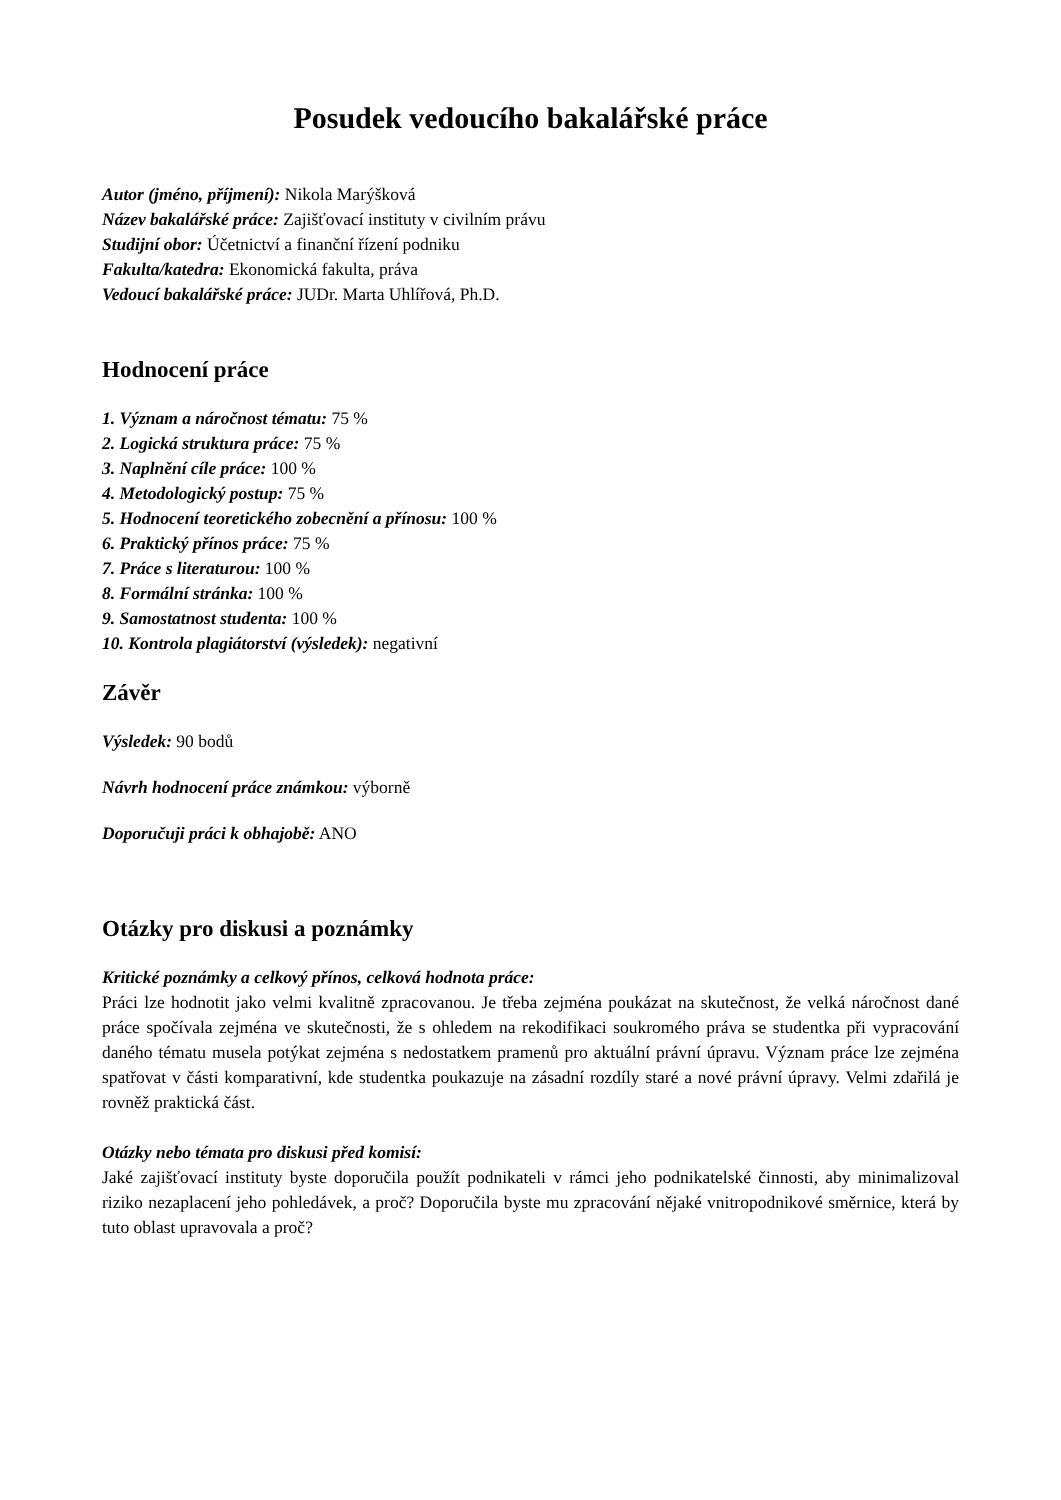Posudek vedoucího bakalářské práce
Autor (jméno, příjmení): Nikola Marýšková
Název bakalářské práce: Zajišťovací instituty v civilním právu
Studijní obor: Účetnictví a finanční řízení podniku
Fakulta/katedra: Ekonomická fakulta, práva
Vedoucí bakalářské práce: JUDr. Marta Uhlířová, Ph.D.
Hodnocení práce
1. Význam a náročnost tématu: 75 %
2. Logická struktura práce: 75 %
3. Naplnění cíle práce: 100 %
4. Metodologický postup: 75 %
5. Hodnocení teoretického zobecnění a přínosu: 100 %
6. Praktický přínos práce: 75 %
7. Práce s literaturou: 100 %
8. Formální stránka: 100 %
9. Samostatnost studenta: 100 %
10. Kontrola plagiátorství (výsledek): negativní
Závěr
Výsledek: 90 bodů
Návrh hodnocení práce známkou: výborně
Doporučuji práci k obhajobě: ANO
Otázky pro diskusi a poznámky
Kritické poznámky a celkový přínos, celková hodnota práce:
Práci lze hodnotit jako velmi kvalitně zpracovanou. Je třeba zejména poukázat na skutečnost, že velká náročnost dané práce spočívala zejména ve skutečnosti, že s ohledem na rekodifikaci soukromého práva se studentka při vypracování daného tématu musela potýkat zejména s nedostatkem pramenů pro aktuální právní úpravu. Význam práce lze zejména spatřovat v části komparativní, kde studentka poukazuje na zásadní rozdíly staré a nové právní úpravy. Velmi zdařilá je rovněž praktická část.
Otázky nebo témata pro diskusi před komisí:
Jaké zajišťovací instituty byste doporučila použít podnikateli v rámci jeho podnikatelské činnosti, aby minimalizoval riziko nezaplacení jeho pohledávek, a proč? Doporučila byste mu zpracování nějaké vnitropodnikové směrnice, která by tuto oblast upravovala a proč?